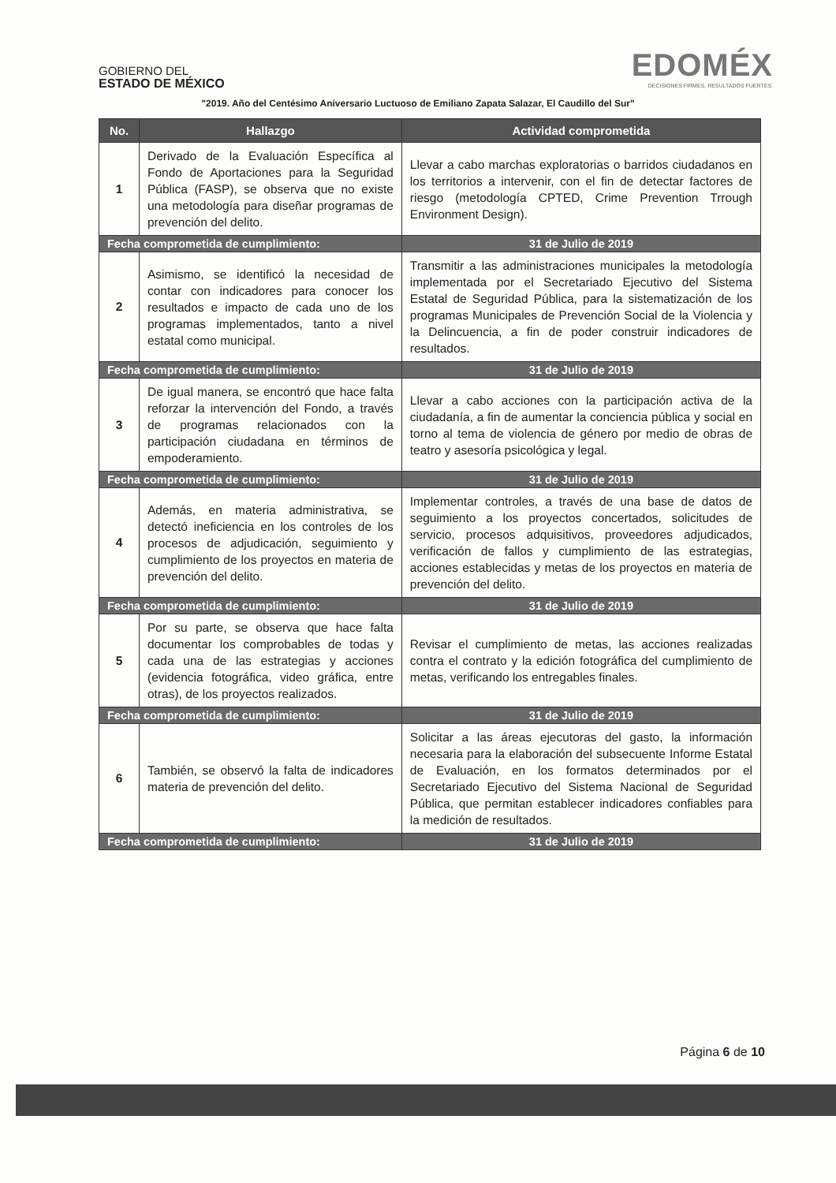GOBIERNO DEL
ESTADO DE MÉXICO
EDOMÉX
DECISIONES FIRMES, RESULTADOS FUERTES.
"2019. Año del Centésimo Aniversario Luctuoso de Emiliano Zapata Salazar, El Caudillo del Sur"
| No. | Hallazgo | Actividad comprometida |
| --- | --- | --- |
| 1 | Derivado de la Evaluación Específica al Fondo de Aportaciones para la Seguridad Pública (FASP), se observa que no existe una metodología para diseñar programas de prevención del delito. | Llevar a cabo marchas exploratorias o barridos ciudadanos en los territorios a intervenir, con el fin de detectar factores de riesgo (metodología CPTED, Crime Prevention Trrough Environment Design). |
| Fecha comprometida de cumplimiento: | | 31 de Julio de 2019 |
| 2 | Asimismo, se identificó la necesidad de contar con indicadores para conocer los resultados e impacto de cada uno de los programas implementados, tanto a nivel estatal como municipal. | Transmitir a las administraciones municipales la metodología implementada por el Secretariado Ejecutivo del Sistema Estatal de Seguridad Pública, para la sistematización de los programas Municipales de Prevención Social de la Violencia y la Delincuencia, a fin de poder construir indicadores de resultados. |
| Fecha comprometida de cumplimiento: | | 31 de Julio de 2019 |
| 3 | De igual manera, se encontró que hace falta reforzar la intervención del Fondo, a través de programas relacionados con la participación ciudadana en términos de empoderamiento. | Llevar a cabo acciones con la participación activa de la ciudadanía, a fin de aumentar la conciencia pública y social en torno al tema de violencia de género por medio de obras de teatro y asesoría psicológica y legal. |
| Fecha comprometida de cumplimiento: | | 31 de Julio de 2019 |
| 4 | Además, en materia administrativa, se detectó ineficiencia en los controles de los procesos de adjudicación, seguimiento y cumplimiento de los proyectos en materia de prevención del delito. | Implementar controles, a través de una base de datos de seguimiento a los proyectos concertados, solicitudes de servicio, procesos adquisitivos, proveedores adjudicados, verificación de fallos y cumplimiento de las estrategias, acciones establecidas y metas de los proyectos en materia de prevención del delito. |
| Fecha comprometida de cumplimiento: | | 31 de Julio de 2019 |
| 5 | Por su parte, se observa que hace falta documentar los comprobables de todas y cada una de las estrategias y acciones (evidencia fotográfica, video gráfica, entre otras), de los proyectos realizados. | Revisar el cumplimiento de metas, las acciones realizadas contra el contrato y la edición fotográfica del cumplimiento de metas, verificando los entregables finales. |
| Fecha comprometida de cumplimiento: | | 31 de Julio de 2019 |
| 6 | También, se observó la falta de indicadores materia de prevención del delito. | Solicitar a las áreas ejecutoras del gasto, la información necesaria para la elaboración del subsecuente Informe Estatal de Evaluación, en los formatos determinados por el Secretariado Ejecutivo del Sistema Nacional de Seguridad Pública, que permitan establecer indicadores confiables para la medición de resultados. |
| Fecha comprometida de cumplimiento: | | 31 de Julio de 2019 |
Página 6 de 10